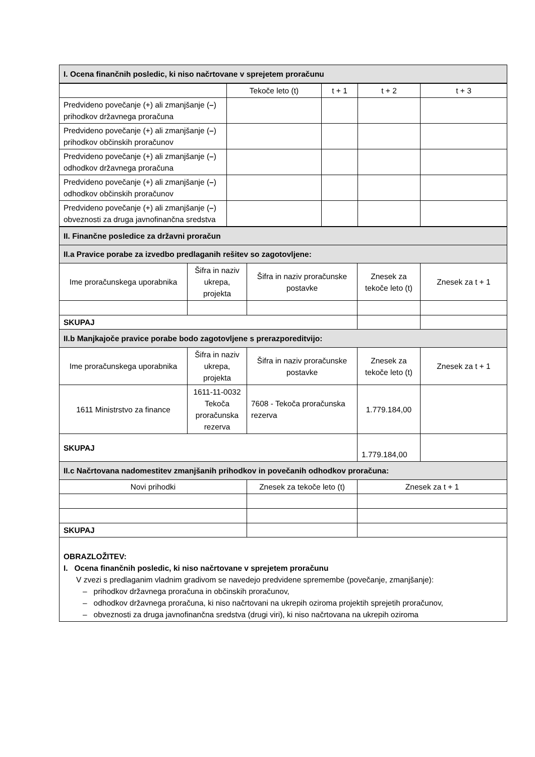| I. Ocena finančnih posledic, ki niso načrtovane v sprejetem proračunu |
| | Tekoče leto (t) | t + 1 | t + 2 | t + 3 |
| --- | --- | --- | --- | --- |
| Predvideno povečanje (+) ali zmanjšanje ( – ) prihodkov državnega proračuna | | | | |
| Predvideno povečanje (+) ali zmanjšanje ( – ) prihodkov občinskih proračunov | | | | |
| Predvideno povečanje (+) ali zmanjšanje ( – ) odhodkov državnega proračuna | | | | |
| Predvideno povečanje (+) ali zmanjšanje ( – ) odhodkov občinskih proračunov | | | | |
| Predvideno povečanje (+) ali zmanjšanje ( – ) obveznosti za druga javnofinančna sredstva | | | | |
| II. Finančne posledice za državni proračun | | | | |
| II.a Pravice porabe za izvedbo predlaganih rešitev so zagotovljene: | | | | |
| Ime proračunskega uporabnika | Šifra in naziv ukrepa, projekta | Šifra in naziv proračunske postavke | Znesek za tekoče leto (t) | Znesek za t + 1 |
| SKUPAJ | | | | |
| II.b Manjkajoče pravice porabe bodo zagotovljene s prerazporeditvijo: | | | | |
| Ime proračunskega uporabnika | Šifra in naziv ukrepa, projekta | Šifra in naziv proračunske postavke | Znesek za tekoče leto (t) | Znesek za t + 1 |
| 1611 Ministrstvo za finance | 1611-11-0032 Tekoča proračunska rezerva | 7608 - Tekoča proračunska rezerva | 1.779.184,00 | |
| SKUPAJ | | | 1.779.184,00 | |
| II.c Načrtovana nadomestitev zmanjšanih prihodkov in povečanih odhodkov proračuna: | | | | |
| Novi prihodki | | Znesek za tekoče leto (t) | Znesek za t + 1 | |
| SKUPAJ | | | | |
| OBRAZLOŽITEV: I. Ocena finančnih posledic, ki niso načrtovane v sprejetem proračunu V zvezi s predlaganim vladnim gradivom se navedejo predvidene spremembe (povečanje, zmanjšanje): – prihodkov državnega proračuna in občinskih proračunov, – odhodkov državnega proračuna, ki niso načrtovani na ukrepih oziroma projektih sprejetih proračunov, – obveznosti za druga javnofinančna sredstva (drugi viri), ki niso načrtovana na ukrepih oziroma | | | | |